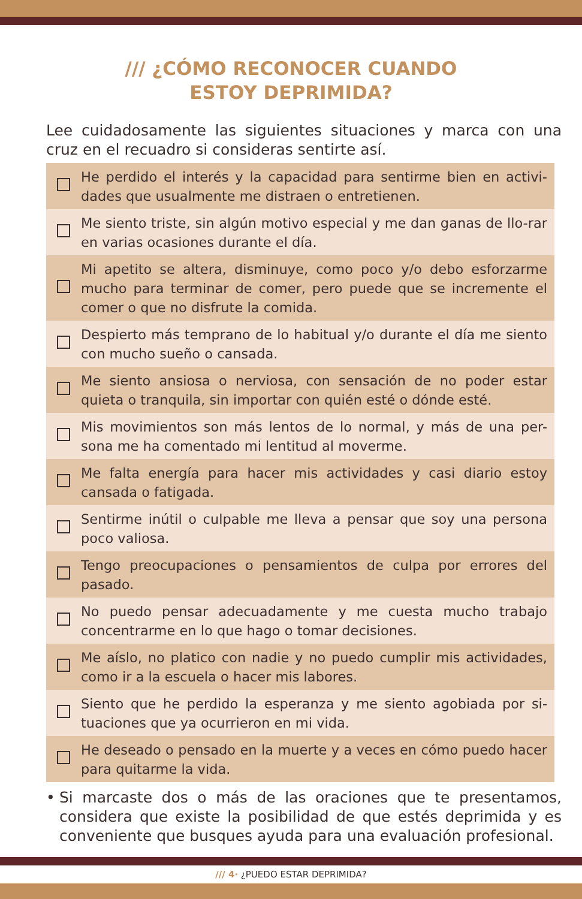/// ¿CÓMO RECONOCER CUANDO
ESTOY DEPRIMIDA?
Lee cuidadosamente las siguientes situaciones y marca con una cruz en el recuadro si consideras sentirte así.
| | He perdido el interés y la capacidad para sentirme bien en activi-dades que usualmente me distraen o entretienen. |
| | Me siento triste, sin algún motivo especial y me dan ganas de llo-rar en varias ocasiones durante el día. |
| | Mi apetito se altera, disminuye, como poco y/o debo esforzarme mucho para terminar de comer, pero puede que se incremente el comer o que no disfrute la comida. |
| | Despierto más temprano de lo habitual y/o durante el día me siento con mucho sueño o cansada. |
| | Me siento ansiosa o nerviosa, con sensación de no poder estar quieta o tranquila, sin importar con quién esté o dónde esté. |
| | Mis movimientos son más lentos de lo normal, y más de una per-sona me ha comentado mi lentitud al moverme. |
| | Me falta energía para hacer mis actividades y casi diario estoy cansada o fatigada. |
| | Sentirme inútil o culpable me lleva a pensar que soy una persona poco valiosa. |
| | Tengo preocupaciones o pensamientos de culpa por errores del pasado. |
| | No puedo pensar adecuadamente y me cuesta mucho trabajo concentrarme en lo que hago o tomar decisiones. |
| | Me aíslo, no platico con nadie y no puedo cumplir mis actividades, como ir a la escuela o hacer mis labores. |
| | Siento que he perdido la esperanza y me siento agobiada por si-tuaciones que ya ocurrieron en mi vida. |
| | He deseado o pensado en la muerte y a veces en cómo puedo hacer para quitarme la vida. |
• Si marcaste dos o más de las oraciones que te presentamos, considera que existe la posibilidad de que estés deprimida y es conveniente que busques ayuda para una evaluación profesional.
/// 4· ¿PUEDO ESTAR DEPRIMIDA?